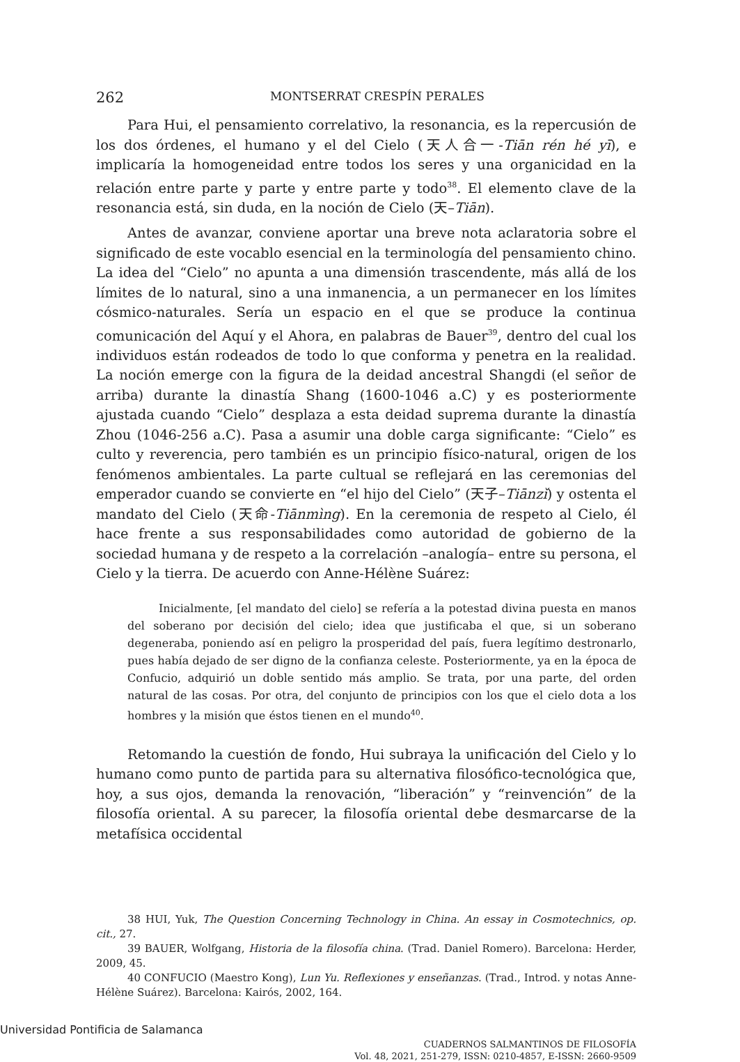262 MONTSERRAT CRESPÍN PERALES
Para Hui, el pensamiento correlativo, la resonancia, es la repercusión de los dos órdenes, el humano y el del Cielo (天人合一-Tiān rén hé yī), e implicaría la homogeneidad entre todos los seres y una organicidad en la relación entre parte y parte y entre parte y todo<sup>38</sup>. El elemento clave de la resonancia está, sin duda, en la noción de Cielo (天–Tiān).
Antes de avanzar, conviene aportar una breve nota aclaratoria sobre el significado de este vocablo esencial en la terminología del pensamiento chino. La idea del “Cielo” no apunta a una dimensión trascendente, más allá de los límites de lo natural, sino a una inmanencia, a un permanecer en los límites cósmico-naturales. Sería un espacio en el que se produce la continua comunicación del Aquí y el Ahora, en palabras de Bauer<sup>39</sup>, dentro del cual los individuos están rodeados de todo lo que conforma y penetra en la realidad. La noción emerge con la figura de la deidad ancestral Shangdi (el señor de arriba) durante la dinastía Shang (1600-1046 a.C) y es posteriormente ajustada cuando “Cielo” desplaza a esta deidad suprema durante la dinastía Zhou (1046-256 a.C). Pasa a asumir una doble carga significante: “Cielo” es culto y reverencia, pero también es un principio físico-natural, origen de los fenómenos ambientales. La parte cultual se reflejará en las ceremonias del emperador cuando se convierte en “el hijo del Cielo” (天子–Tiānzǐ) y ostenta el mandato del Cielo (天命-Tiānmìng). En la ceremonia de respeto al Cielo, él hace frente a sus responsabilidades como autoridad de gobierno de la sociedad humana y de respeto a la correlación –analogía– entre su persona, el Cielo y la tierra. De acuerdo con Anne-Hélène Suárez:
Inicialmente, [el mandato del cielo] se refería a la potestad divina puesta en manos del soberano por decisión del cielo; idea que justificaba el que, si un soberano degeneraba, poniendo así en peligro la prosperidad del país, fuera legítimo destronarlo, pues había dejado de ser digno de la confianza celeste. Posteriormente, ya en la época de Confucio, adquirió un doble sentido más amplio. Se trata, por una parte, del orden natural de las cosas. Por otra, del conjunto de principios con los que el cielo dota a los hombres y la misión que éstos tienen en el mundo<sup>40</sup>.
Retomando la cuestión de fondo, Hui subraya la unificación del Cielo y lo humano como punto de partida para su alternativa filosófico-tecnológica que, hoy, a sus ojos, demanda la renovación, “liberación” y “reinvención” de la filosofía oriental. A su parecer, la filosofía oriental debe desmarcarse de la metafísica occidental
38 HUI, Yuk, The Question Concerning Technology in China. An essay in Cosmotechnics, op. cit., 27.
39 BAUER, Wolfgang, Historia de la filosofía china. (Trad. Daniel Romero). Barcelona: Herder, 2009, 45.
40 CONFUCIO (Maestro Kong), Lun Yu. Reflexiones y enseñanzas. (Trad., Introd. y notas Anne-Hélène Suárez). Barcelona: Kairós, 2002, 164.
CUADERNOS SALMANTINOS DE FILOSOFÍA
Vol. 48, 2021, 251-279, ISSN: 0210-4857, E-ISSN: 2660-9509
Universidad Pontificia de Salamanca